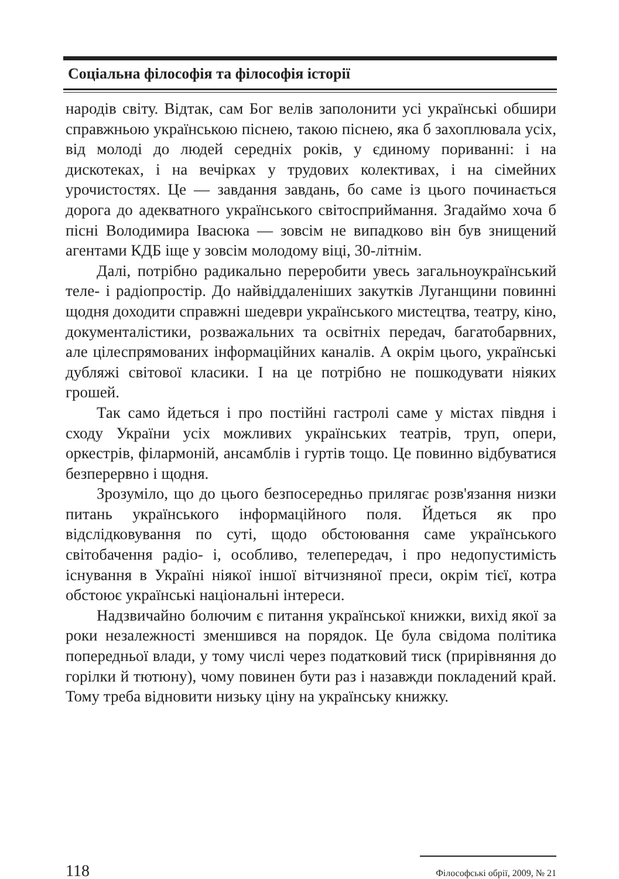Соціальна філософія та філософія історії
народів світу. Відтак, сам Бог велів заполонити усі українські обшири справжньою українською піснею, такою піснею, яка б захоплювала усіх, від молоді до людей середніх років, у єдиному пориванні: і на дискотеках, і на вечірках у трудових колективах, і на сімейних урочистостях. Це — завдання завдань, бо саме із цього починається дорога до адекватного українського світосприймання. Згадаймо хоча б пісні Володимира Івасюка — зовсім не випадково він був знищений агентами КДБ іще у зовсім молодому віці, 30-літнім.
Далі, потрібно радикально переробити увесь загальноукраїнський теле- і радіопростір. До найвіддаленіших закутків Луганщини повинні щодня доходити справжні шедеври українського мистецтва, театру, кіно, документалістики, розважальних та освітніх передач, багатобарвних, але цілеспрямованих інформаційних каналів. А окрім цього, українські дубляжі світової класики. І на це потрібно не пошкодувати ніяких грошей.
Так само йдеться і про постійні гастролі саме у містах півдня і сходу України усіх можливих українських театрів, труп, опери, оркестрів, філармоній, ансамблів і гуртів тощо. Це повинно відбуватися безперервно і щодня.
Зрозуміло, що до цього безпосередньо прилягає розв'язання низки питань українського інформаційного поля. Йдеться як про відслідковування по суті, щодо обстоювання саме українського світобачення радіо- і, особливо, телепередач, і про недопустимість існування в Україні ніякої іншої вітчизняної преси, окрім тієї, котра обстоює українські національні інтереси.
Надзвичайно болючим є питання української книжки, вихід якої за роки незалежності зменшився на порядок. Це була свідома політика попередньої влади, у тому числі через податковий тиск (прирівняння до горілки й тютюну), чому повинен бути раз і назавжди покладений край. Тому треба відновити низьку ціну на українську книжку.
118 Філософські обрії, 2009, № 21